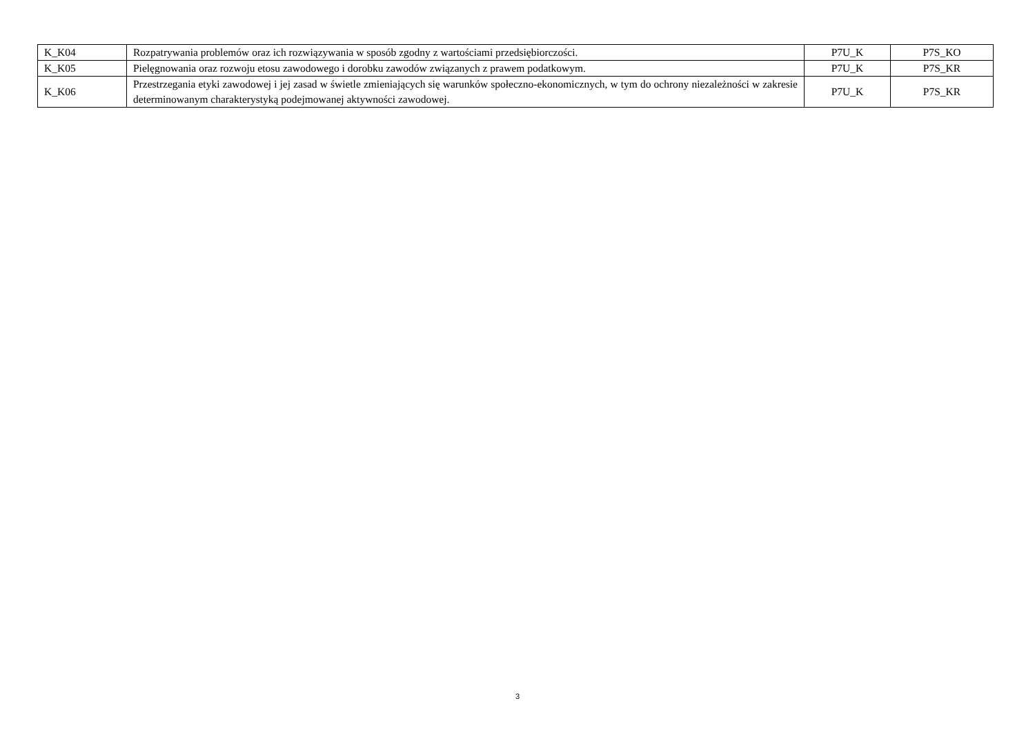| K_K04 | Rozpatrywania problemów oraz ich rozwiązywania w sposób zgodny z wartościami przedsiębiorczości. | P7U_K | P7S_KO |
| K_K05 | Pielęgnowania oraz rozwoju etosu zawodowego i dorobku zawodów związanych z prawem podatkowym. | P7U_K | P7S_KR |
| K_K06 | Przestrzegania etyki zawodowej i jej zasad w świetle zmieniających się warunków społeczno-ekonomicznych, w tym do ochrony niezależności w zakresie determinowanym charakterystyką podejmowanej aktywności zawodowej. | P7U_K | P7S_KR |
3